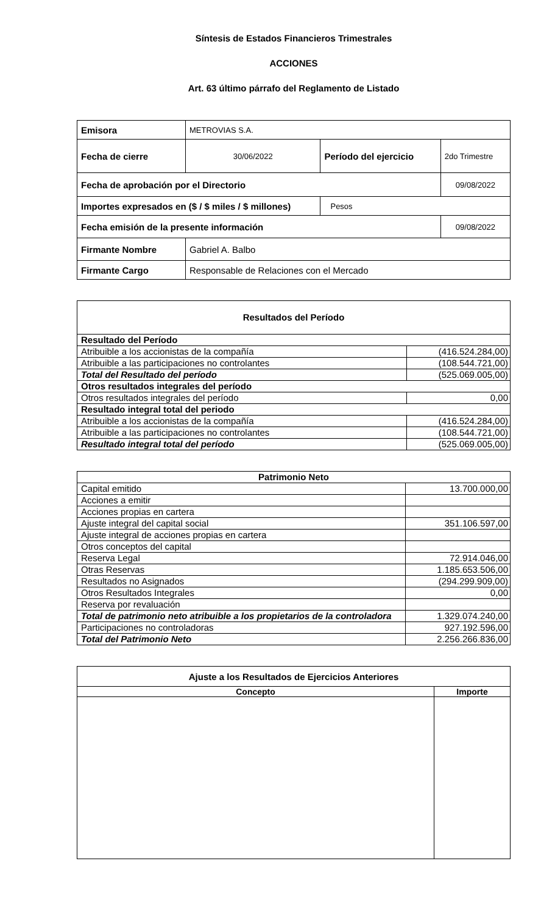Síntesis de Estados Financieros Trimestrales
ACCIONES
Art. 63 último párrafo del Reglamento de Listado
| Emisora | METROVIAS S.A. | | |
| Fecha de cierre | 30/06/2022 | Período del ejercicio | 2do Trimestre |
| Fecha de aprobación por el Directorio | | | 09/08/2022 |
| Importes expresados en ($ / $ miles / $ millones) | | Pesos | |
| Fecha emisión de la presente información | | | 09/08/2022 |
| Firmante Nombre | Gabriel A. Balbo | | |
| Firmante Cargo | Responsable de Relaciones con el Mercado | | |
| Resultados del Período | |
| Resultado del Período | |
| Atribuible a los accionistas de la compañía | (416.524.284,00) |
| Atribuible a las participaciones no controlantes | (108.544.721,00) |
| Total del Resultado del período | (525.069.005,00) |
| Otros resultados integrales del período | |
| Otros resultados integrales del período | 0,00 |
| Resultado integral total del periodo | |
| Atribuible a los accionistas de la compañía | (416.524.284,00) |
| Atribuible a las participaciones no controlantes | (108.544.721,00) |
| Resultado integral total del período | (525.069.005,00) |
| Patrimonio Neto | |
| Capital emitido | 13.700.000,00 |
| Acciones a emitir | |
| Acciones propias en cartera | |
| Ajuste integral del capital social | 351.106.597,00 |
| Ajuste integral de acciones propias en cartera | |
| Otros conceptos del capital | |
| Reserva Legal | 72.914.046,00 |
| Otras Reservas | 1.185.653.506,00 |
| Resultados no Asignados | (294.299.909,00) |
| Otros Resultados Integrales | 0,00 |
| Reserva por revaluación | |
| Total de patrimonio neto atribuible a los propietarios de la controladora | 1.329.074.240,00 |
| Participaciones no controladoras | 927.192.596,00 |
| Total del Patrimonio Neto | 2.256.266.836,00 |
| Ajuste a los Resultados de Ejercicios Anteriores | |
| Concepto | Importe |